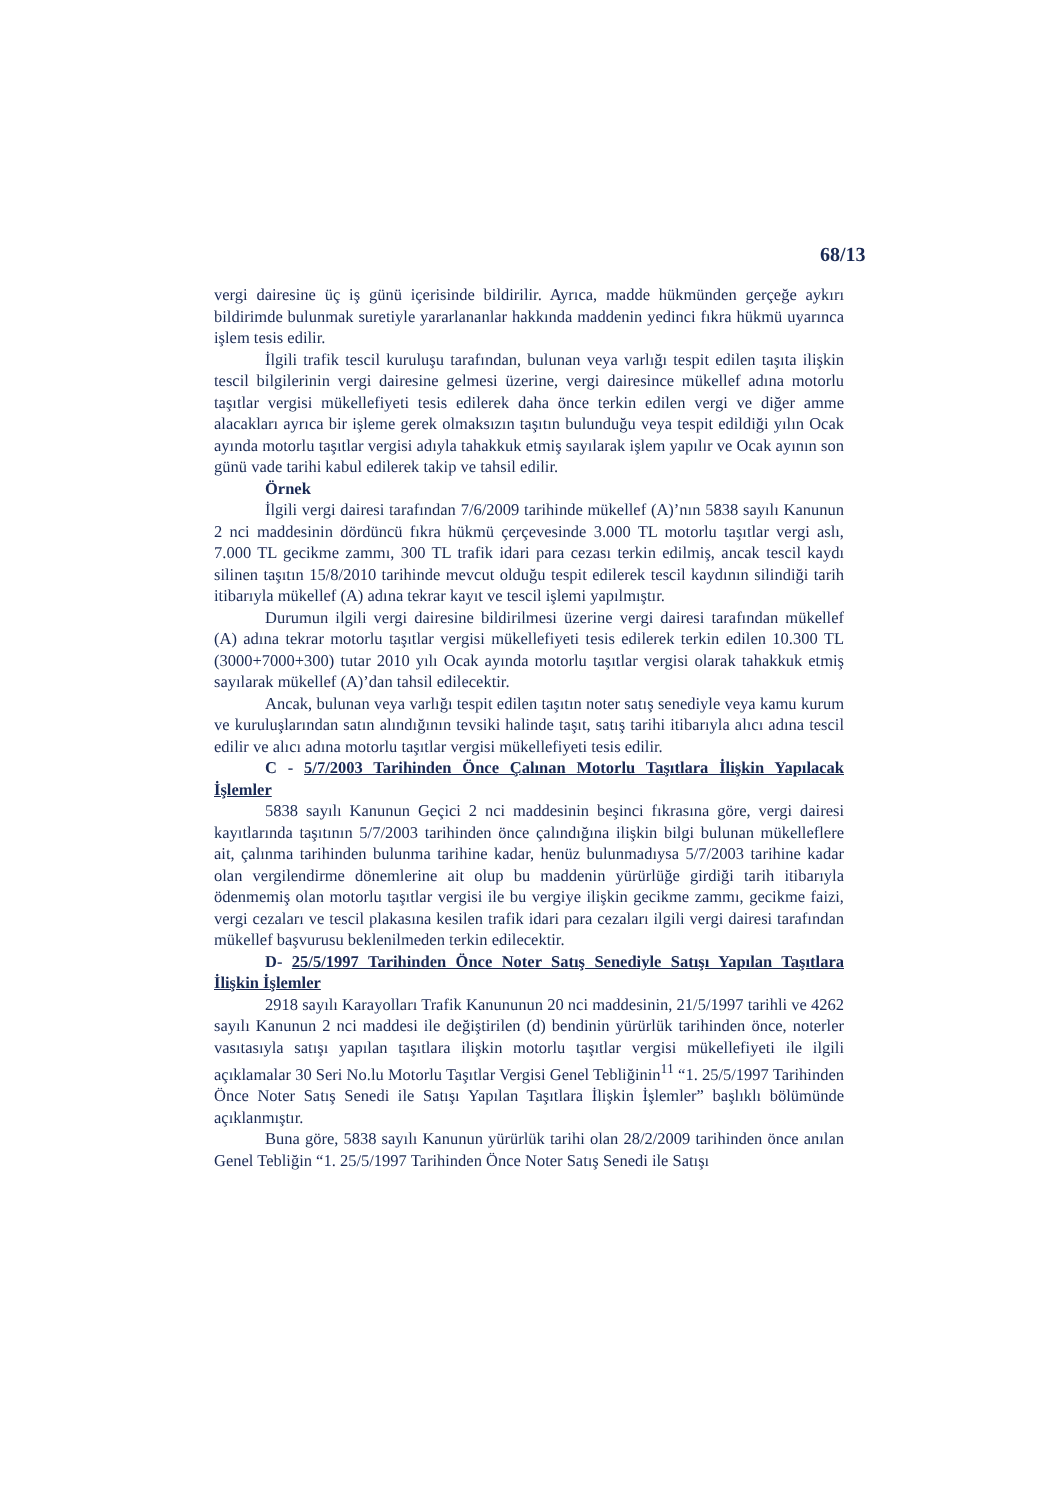68/13
vergi dairesine üç iş günü içerisinde bildirilir. Ayrıca, madde hükmünden gerçeğe aykırı bildirimde bulunmak suretiyle yararlananlar hakkında maddenin yedinci fıkra hükmü uyarınca işlem tesis edilir.
İlgili trafik tescil kuruluşu tarafından, bulunan veya varlığı tespit edilen taşıta ilişkin tescil bilgilerinin vergi dairesine gelmesi üzerine, vergi dairesince mükellef adına motorlu taşıtlar vergisi mükellefiyeti tesis edilerek daha önce terkin edilen vergi ve diğer amme alacakları ayrıca bir işleme gerek olmaksızın taşıtın bulunduğu veya tespit edildiği yılın Ocak ayında motorlu taşıtlar vergisi adıyla tahakkuk etmiş sayılarak işlem yapılır ve Ocak ayının son günü vade tarihi kabul edilerek takip ve tahsil edilir.
Örnek
İlgili vergi dairesi tarafından 7/6/2009 tarihinde mükellef (A)’nın 5838 sayılı Kanunun 2 nci maddesinin dördüncü fıkra hükmü çerçevesinde 3.000 TL motorlu taşıtlar vergi aslı, 7.000 TL gecikme zammı, 300 TL trafik idari para cezası terkin edilmiş, ancak tescil kaydı silinen taşıtın 15/8/2010 tarihinde mevcut olduğu tespit edilerek tescil kaydının silindiği tarih itibarıyla mükellef (A) adına tekrar kayıt ve tescil işlemi yapılmıştır.
Durumun ilgili vergi dairesine bildirilmesi üzerine vergi dairesi tarafından mükellef (A) adına tekrar motorlu taşıtlar vergisi mükellefiyeti tesis edilerek terkin edilen 10.300 TL (3000+7000+300) tutar 2010 yılı Ocak ayında motorlu taşıtlar vergisi olarak tahakkuk etmiş sayılarak mükellef (A)’dan tahsil edilecektir.
Ancak, bulunan veya varlığı tespit edilen taşıtın noter satış senediyle veya kamu kurum ve kuruluşlarından satın alındığının tevsiki halinde taşıt, satış tarihi itibarıyla alıcı adına tescil edilir ve alıcı adına motorlu taşıtlar vergisi mükellefiyeti tesis edilir.
C - 5/7/2003 Tarihinden Önce Çalınan Motorlu Taşıtlara İlişkin Yapılacak İşlemler
5838 sayılı Kanunun Geçici 2 nci maddesinin beşinci fıkrasına göre, vergi dairesi kayıtlarında taşıtının 5/7/2003 tarihinden önce çalındığına ilişkin bilgi bulunan mükelleflere ait, çalınma tarihinden bulunma tarihine kadar, henüz bulunmadıysa 5/7/2003 tarihine kadar olan vergilendirme dönemlerine ait olup bu maddenin yürürlüğe girdiği tarih itibarıyla ödenmemiş olan motorlu taşıtlar vergisi ile bu vergiye ilişkin gecikme zammı, gecikme faizi, vergi cezaları ve tescil plakasına kesilen trafik idari para cezaları ilgili vergi dairesi tarafından mükellef başvurusu beklenilmeden terkin edilecektir.
D- 25/5/1997 Tarihinden Önce Noter Satış Senediyle Satışı Yapılan Taşıtlara İlişkin İşlemler
2918 sayılı Karayolları Trafik Kanununun 20 nci maddesinin, 21/5/1997 tarihli ve 4262 sayılı Kanunun 2 nci maddesi ile değiştirilen (d) bendinin yürürlük tarihinden önce, noterler vasıtasıyla satışı yapılan taşıtlara ilişkin motorlu taşıtlar vergisi mükellefiyeti ile ilgili açıklamalar 30 Seri No.lu Motorlu Taşıtlar Vergisi Genel Tebliğinin<sup>11</sup> “1. 25/5/1997 Tarihinden Önce Noter Satış Senedi ile Satışı Yapılan Taşıtlara İlişkin İşlemler” başlıklı bölümünde açıklanmıştır.
Buna göre, 5838 sayılı Kanunun yürürlük tarihi olan 28/2/2009 tarihinden önce anılan Genel Tebliğin “1. 25/5/1997 Tarihinden Önce Noter Satış Senedi ile Satışı